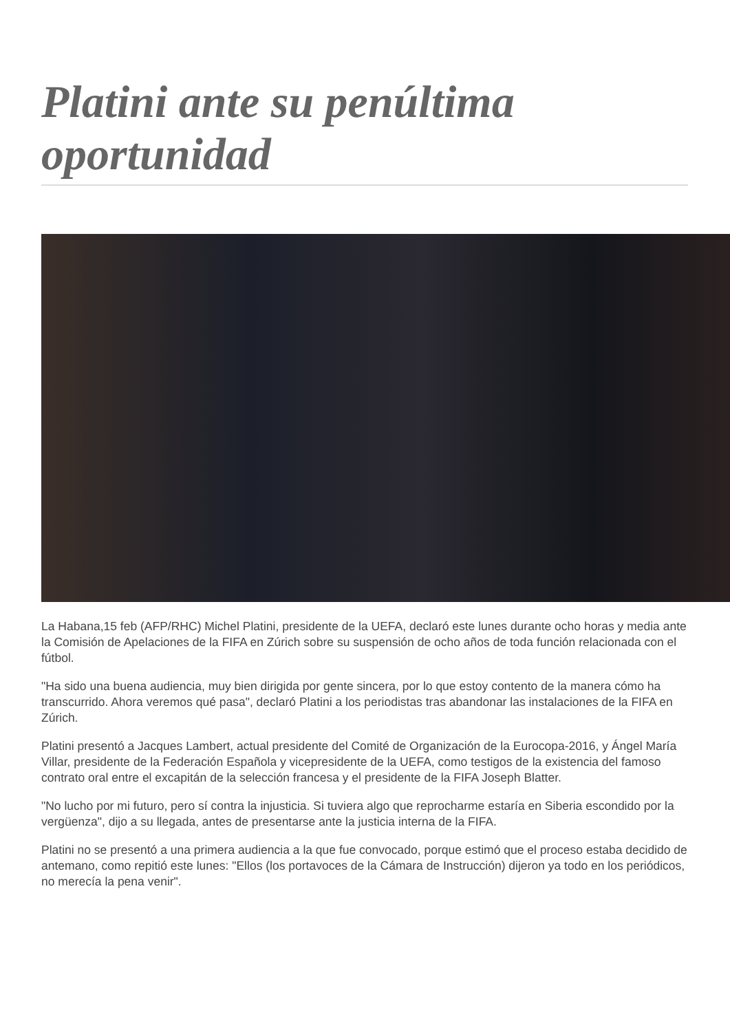Platini ante su penúltima oportunidad
La Habana,15 feb (AFP/RHC) Michel Platini, presidente de la UEFA, declaró este lunes durante ocho horas y media ante la Comisión de Apelaciones de la FIFA en Zúrich sobre su suspensión de ocho años de toda función relacionada con el fútbol.
"Ha sido una buena audiencia, muy bien dirigida por gente sincera, por lo que estoy contento de la manera cómo ha transcurrido. Ahora veremos qué pasa", declaró Platini a los periodistas tras abandonar las instalaciones de la FIFA en Zúrich.
Platini presentó a Jacques Lambert, actual presidente del Comité de Organización de la Eurocopa-2016, y Ángel María Villar, presidente de la Federación Española y vicepresidente de la UEFA, como testigos de la existencia del famoso contrato oral entre el excapitán de la selección francesa y el presidente de la FIFA Joseph Blatter.
"No lucho por mi futuro, pero sí contra la injusticia. Si tuviera algo que reprocharme estaría en Siberia escondido por la vergüenza", dijo a su llegada, antes de presentarse ante la justicia interna de la FIFA.
Platini no se presentó a una primera audiencia a la que fue convocado, porque estimó que el proceso estaba decidido de antemano, como repitió este lunes: "Ellos (los portavoces de la Cámara de Instrucción) dijeron ya todo en los periódicos, no merecía la pena venir".